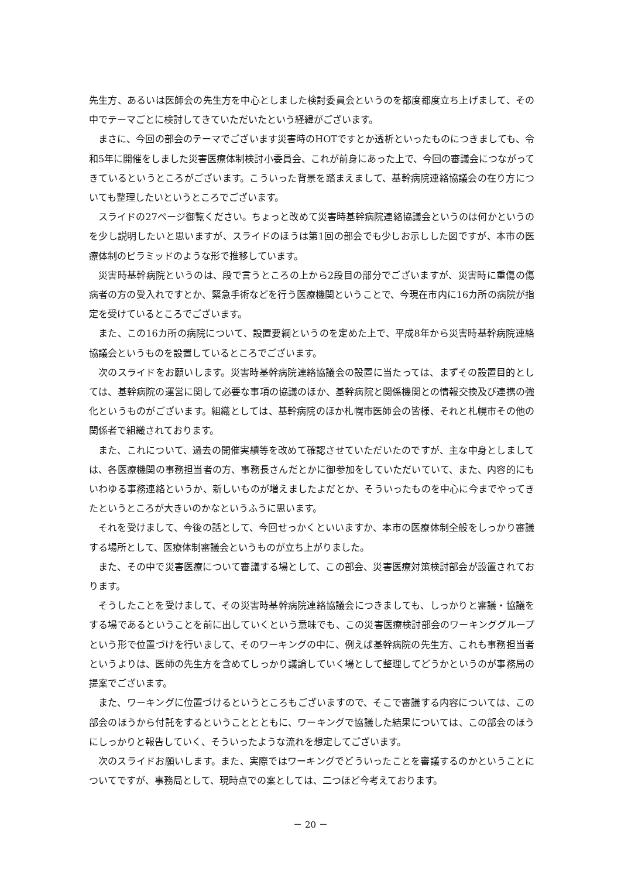先生方、あるいは医師会の先生方を中心としました検討委員会というのを都度都度立ち上げまして、その中でテーマごとに検討してきていただいたという経緯がございます。
まさに、今回の部会のテーマでございます災害時のHOTですとか透析といったものにつきましても、令和5年に開催をしました災害医療体制検討小委員会、これが前身にあった上で、今回の審議会につながってきているというところがございます。こういった背景を踏まえまして、基幹病院連絡協議会の在り方についても整理したいというところでございます。
スライドの27ページ御覧ください。ちょっと改めて災害時基幹病院連絡協議会というのは何かというのを少し説明したいと思いますが、スライドのほうは第1回の部会でも少しお示しした図ですが、本市の医療体制のピラミッドのような形で推移しています。
災害時基幹病院というのは、段で言うところの上から2段目の部分でございますが、災害時に重傷の傷病者の方の受入れですとか、緊急手術などを行う医療機関ということで、今現在市内に16カ所の病院が指定を受けているところでございます。
また、この16カ所の病院について、設置要綱というのを定めた上で、平成8年から災害時基幹病院連絡協議会というものを設置しているところでございます。
次のスライドをお願いします。災害時基幹病院連絡協議会の設置に当たっては、まずその設置目的としては、基幹病院の運営に関して必要な事項の協議のほか、基幹病院と関係機関との情報交換及び連携の強化というものがございます。組織としては、基幹病院のほか札幌市医師会の皆様、それと札幌市その他の関係者で組織されております。
また、これについて、過去の開催実績等を改めて確認させていただいたのですが、主な中身としましては、各医療機関の事務担当者の方、事務長さんだとかに御参加をしていただいていて、また、内容的にもいわゆる事務連絡というか、新しいものが増えましたよだとか、そういったものを中心に今までやってきたというところが大きいのかなというふうに思います。
それを受けまして、今後の話として、今回せっかくといいますか、本市の医療体制全般をしっかり審議する場所として、医療体制審議会というものが立ち上がりました。
また、その中で災害医療について審議する場として、この部会、災害医療対策検討部会が設置されております。
そうしたことを受けまして、その災害時基幹病院連絡協議会につきましても、しっかりと審議・協議をする場であるということを前に出していくという意味でも、この災害医療検討部会のワーキンググループという形で位置づけを行いまして、そのワーキングの中に、例えば基幹病院の先生方、これも事務担当者というよりは、医師の先生方を含めてしっかり議論していく場として整理してどうかというのが事務局の提案でございます。
また、ワーキングに位置づけるというところもございますので、そこで審議する内容については、この部会のほうから付託をするということとともに、ワーキングで協議した結果については、この部会のほうにしっかりと報告していく、そういったような流れを想定してございます。
次のスライドお願いします。また、実際ではワーキングでどういったことを審議するのかということについてですが、事務局として、現時点での案としては、二つほど今考えております。
－ 20 －